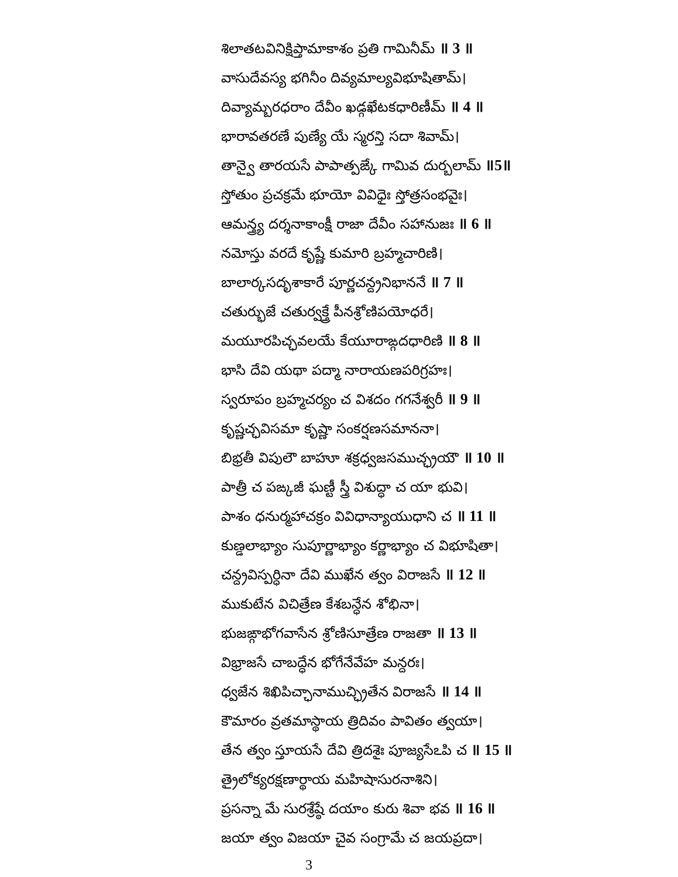శిలాతటవినిక్షిప్తామాకాశం ప్రతి గామినీమ్ ॥ 3 ॥
వాసుదేవస్య భగినీం దివ్యమాల్యవిభూషితామ్।
దివ్యామ్బరధరాం దేవీం ఖడ్గఖేటకధారిణీమ్ ॥ 4 ॥
భారావతరణే పుణ్యే యే స్మరన్తి సదా శివామ్।
తాన్వై తారయసే పాపాత్పఙ్కే గామివ దుర్బలామ్ ॥5॥
స్తోతుం ప్రచక్రమే భూయో వివిధైః స్తోత్రసంభవైః।
ఆమన్త్ర్య దర్శనాకాంక్షీ రాజా దేవీం సహానుజః ॥ 6 ॥
నమోస్తు వరదే కృష్ణే కుమారి బ్రహ్మచారిణి।
బాలార్కసదృశాకారే పూర్ణచన్ద్రనిభాననే ॥ 7 ॥
చతుర్భుజే చతుర్వక్త్రే పీనశ్రోణిపయోధరే।
మయూరపిచ్ఛవలయే కేయూరాఙ్గదధారిణి ॥ 8 ॥
భాసి దేవి యథా పద్మా నారాయణపరిగ్రహః।
స్వరూపం బ్రహ్మచర్యం చ విశదం గగనేశ్వరీ ॥ 9 ॥
కృష్ణచ్ఛవిసమా కృష్ణా సంకర్షణసమాననా।
బిభ్రతీ విపులౌ బాహూ శక్రధ్వజసముచ్ఛ్రయౌ ॥ 10 ॥
పాత్రీ చ పఙ్కజీ ఘణ్టీ స్త్రీ విశుద్ధా చ యా భువి।
పాశం ధనుర్మహాచక్రం వివిధాన్యాయుధాని చ ॥ 11 ॥
కుణ్డలాభ్యాం సుపూర్ణాభ్యాం కర్ణాభ్యాం చ విభూషితా।
చన్ద్రవిస్పర్ధినా దేవి ముఖేన త్వం విరాజసే ॥ 12 ॥
ముకుటేన విచిత్రేణ కేశబన్ధేన శోభినా।
భుజఙ్గాభోగవాసేన శ్రోణిసూత్రేణ రాజతా ॥ 13 ॥
విభ్రాజసే చాబద్ధేన భోగేనేవేహ మన్దరః।
ధ్వజేన శిఖిపిచ్ఛానాముచ్ఛ్రితేన విరాజసే ॥ 14 ॥
కౌమారం వ్రతమాస్థాయ త్రిదివం పావితం త్వయా।
తేన త్వం స్తూయసే దేవి త్రిదశైః పూజ్యసేఽపి చ ॥ 15 ॥
త్రైలోక్యరక్షణార్థాయ మహిషాసురనాశిని।
ప్రసన్నా మే సురశ్రేష్ఠే దయాం కురు శివా భవ ॥ 16 ॥
జయా త్వం విజయా చైవ సంగ్రామే చ జయప్రదా।
3